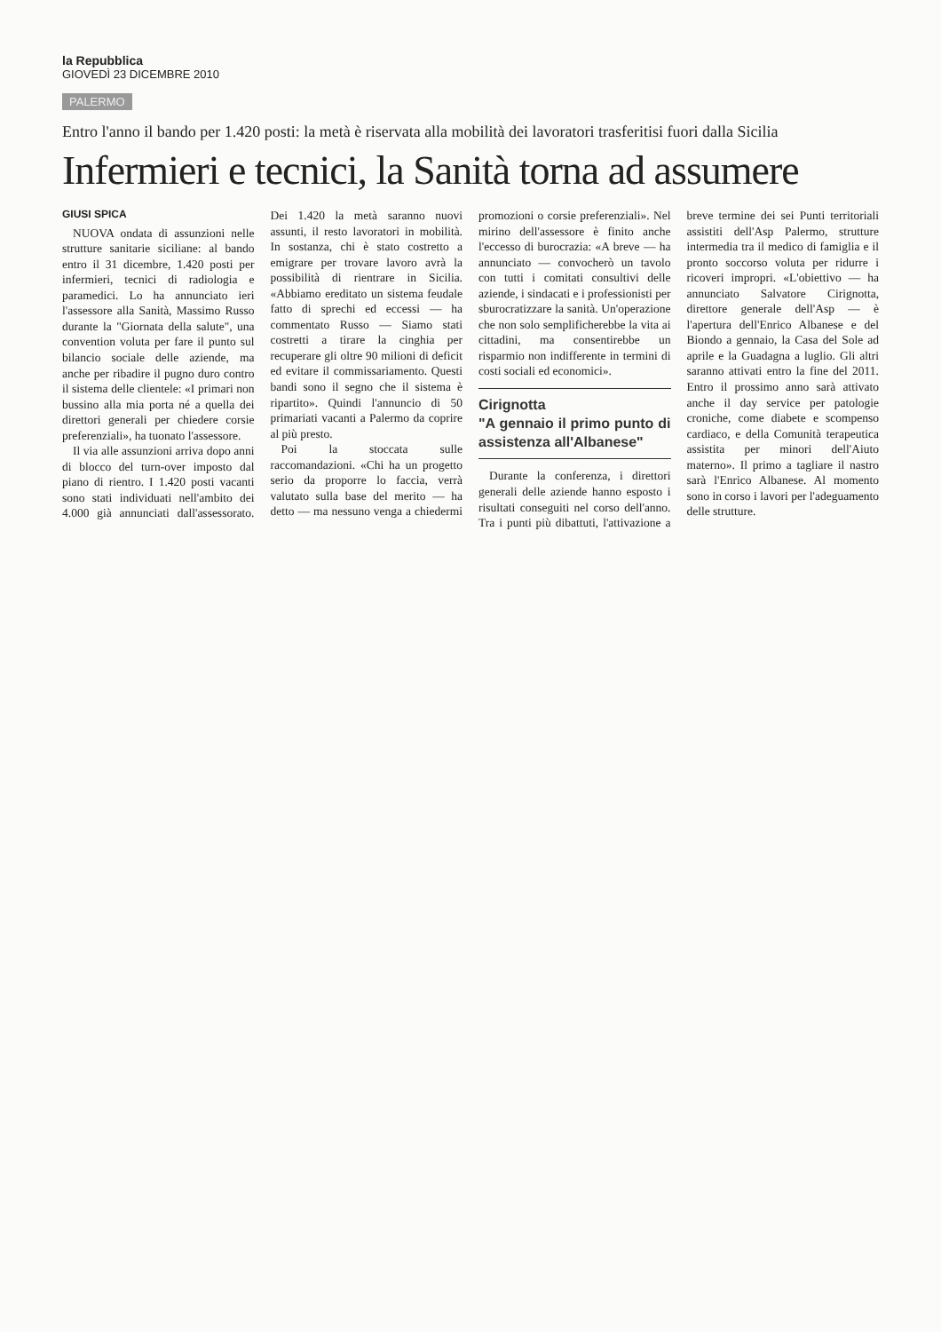la Repubblica
GIOVEDÌ 23 DICEMBRE 2010
PALERMO
Entro l'anno il bando per 1.420 posti: la metà è riservata alla mobilità dei lavoratori trasferitisi fuori dalla Sicilia
Infermieri e tecnici, la Sanità torna ad assumere
GIUSI SPICA
NUOVA ondata di assunzioni nelle strutture sanitarie siciliane: al bando entro il 31 dicembre, 1.420 posti per infermieri, tecnici di radiologia e paramedici. Lo ha annunciato ieri l'assessore alla Sanità, Massimo Russo durante la "Giornata della salute", una convention voluta per fare il punto sul bilancio sociale delle aziende, ma anche per ribadire il pugno duro contro il sistema delle clientele: «I primari non bussino alla mia porta né a quella dei direttori generali per chiedere corsie preferenziali», ha tuonato l'assessore.
Il via alle assunzioni arriva dopo anni di blocco del turn-over imposto dal piano di rientro. I 1.420 posti vacanti sono stati individuati nell'ambito dei 4.000 già annunciati dall'assessorato. Dei 1.420 la metà saranno nuovi assunti, il resto lavoratori in mobilità. In sostanza, chi è stato costretto a emigrare per trovare lavoro avrà la possibilità di rientrare in Sicilia. «Abbiamo ereditato un sistema feudale fatto di sprechi ed eccessi — ha commentato Russo — Siamo stati costretti a tirare la cinghia per recuperare gli oltre 90 milioni di deficit ed evitare il commissariamento. Questi bandi sono il segno che il sistema è ripartito». Quindi l'annuncio di 50 primariati vacanti a Palermo da coprire al più presto.
Poi la stoccata sulle raccomandazioni. «Chi ha un progetto serio da proporre lo faccia, verrà valutato sulla base del merito — ha detto — ma nessuno venga a chiedermi promozioni o corsie preferenziali». Nel mirino dell'assessore è finito anche l'eccesso di burocrazia: «A breve — ha annunciato — convocherò un tavolo con tutti i comitati consultivi delle aziende, i sindacati e i professionisti per sburocratizzare la sanità. Un'operazione che non solo semplificherebbe la vita ai cittadini, ma consentirebbe un risparmio non indifferente in termini di costi sociali ed economici».
Cirignotta
"A gennaio il primo punto di assistenza all'Albanese"
Durante la conferenza, i direttori generali delle aziende hanno esposto i risultati conseguiti nel corso dell'anno. Tra i punti più dibattuti, l'attivazione a breve termine dei sei Punti territoriali assistiti dell'Asp Palermo, strutture intermedia tra il medico di famiglia e il pronto soccorso voluta per ridurre i ricoveri impropri. «L'obiettivo — ha annunciato Salvatore Cirignotta, direttore generale dell'Asp — è l'apertura dell'Enrico Albanese e del Biondo a gennaio, la Casa del Sole ad aprile e la Guadagna a luglio. Gli altri saranno attivati entro la fine del 2011. Entro il prossimo anno sarà attivato anche il day service per patologie croniche, come diabete e scompenso cardiaco, e della Comunità terapeutica assistita per minori dell'Aiuto materno». Il primo a tagliare il nastro sarà l'Enrico Albanese. Al momento sono in corso i lavori per l'adeguamento delle strutture.